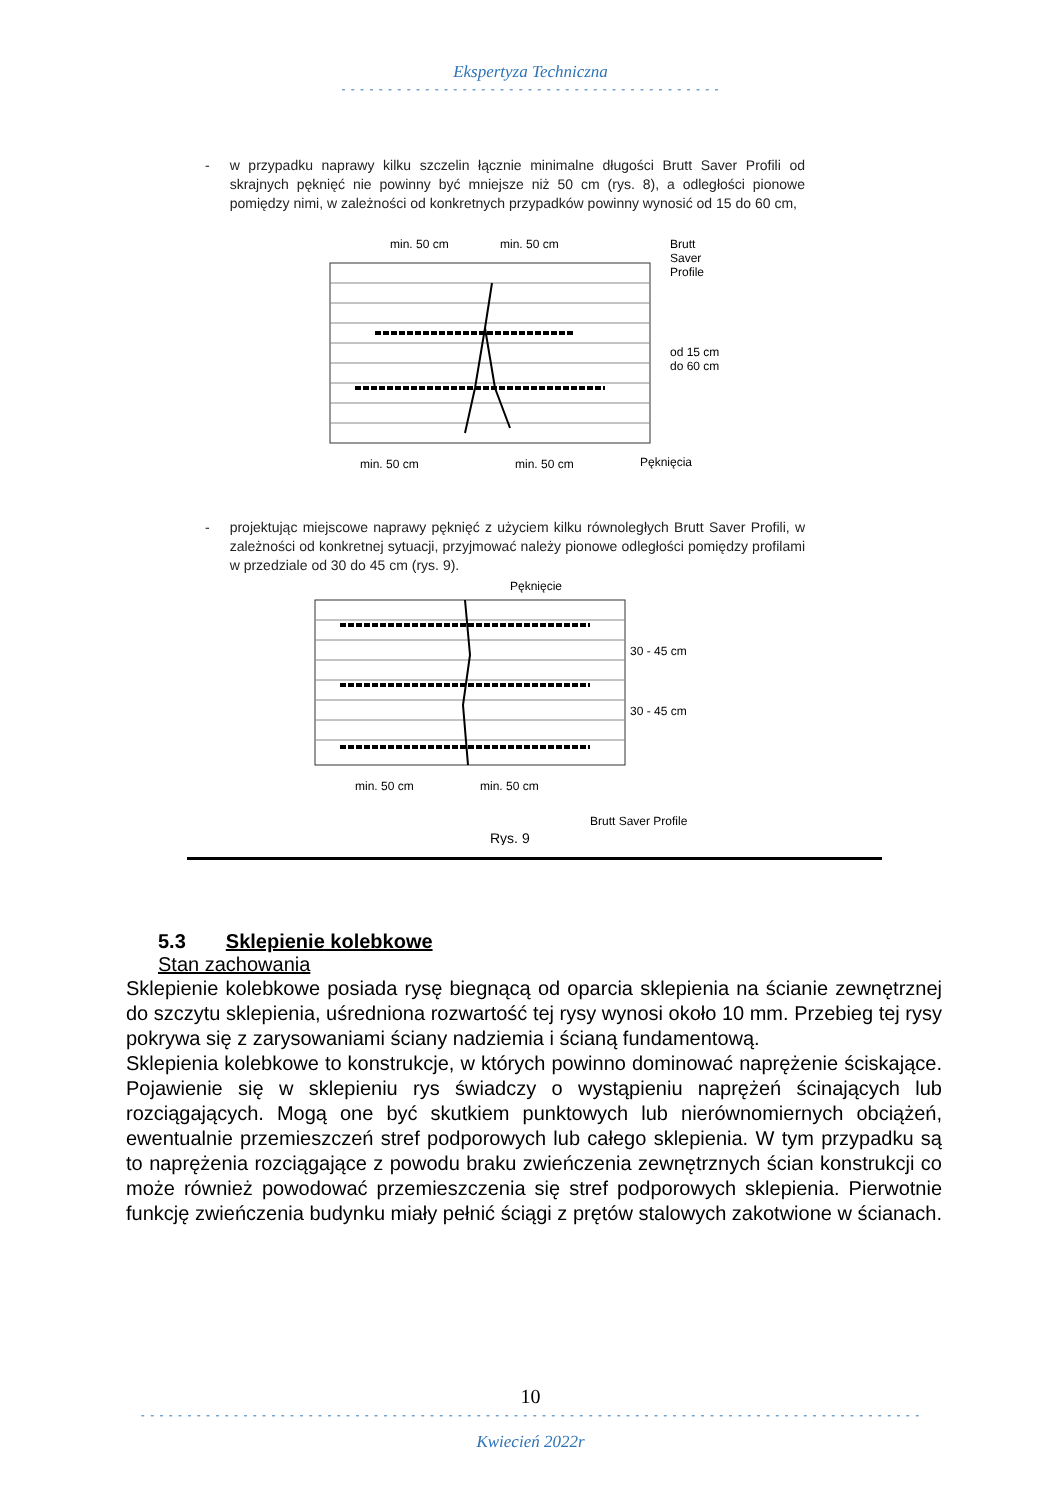Ekspertyza Techniczna
- - - - - - - - - - - - - - - - - - - - - - - - - - - - - - - - - - - - - - - - -
- w przypadku naprawy kilku szczelin łącznie minimalne długości Brutt Saver Profili od skrajnych pęknięć nie powinny być mniejsze niż 50 cm (rys. 8), a odległości pionowe pomiędzy nimi, w zależności od konkretnych przypadków powinny wynosić od 15 do 60 cm,
min. 50 cm
min. 50 cm
Brutt
Saver
Profile
od 15 cm
do 60 cm
min. 50 cm
min. 50 cm
Pęknięcia
- projektując miejscowe naprawy pęknięć z użyciem kilku równoległych Brutt Saver Profili, w zależności od konkretnej sytuacji, przyjmować należy pionowe odległości pomiędzy profilami w przedziale od 30 do 45 cm (rys. 9).
Pęknięcie
30 - 45 cm
30 - 45 cm
min. 50 cm
min. 50 cm
Brutt Saver Profile
Rys. 9
5.3 Sklepienie kolebkowe
Stan zachowania
Sklepienie kolebkowe posiada rysę biegnącą od oparcia sklepienia na ścianie zewnętrznej do szczytu sklepienia, uśredniona rozwartość tej rysy wynosi około 10 mm. Przebieg tej rysy pokrywa się z zarysowaniami ściany nadziemia i ścianą fundamentową.
Sklepienia kolebkowe to konstrukcje, w których powinno dominować naprężenie ściskające. Pojawienie się w sklepieniu rys świadczy o wystąpieniu naprężeń ścinających lub rozciągających. Mogą one być skutkiem punktowych lub nierównomiernych obciążeń, ewentualnie przemieszczeń stref podporowych lub całego sklepienia. W tym przypadku są to naprężenia rozciągające z powodu braku zwieńczenia zewnętrznych ścian konstrukcji co może również powodować przemieszczenia się stref podporowych sklepienia. Pierwotnie funkcję zwieńczenia budynku miały pełnić ściągi z prętów stalowych zakotwione w ścianach.
10
- - - - - - - - - - - - - - - - - - - - - - - - - - - - - - - - - - - - - - - - - - - - - - - - - - - - - - - - - - - - - - - - - - - - - - - - - - - - - - - - - - - -
Kwiecień 2022r